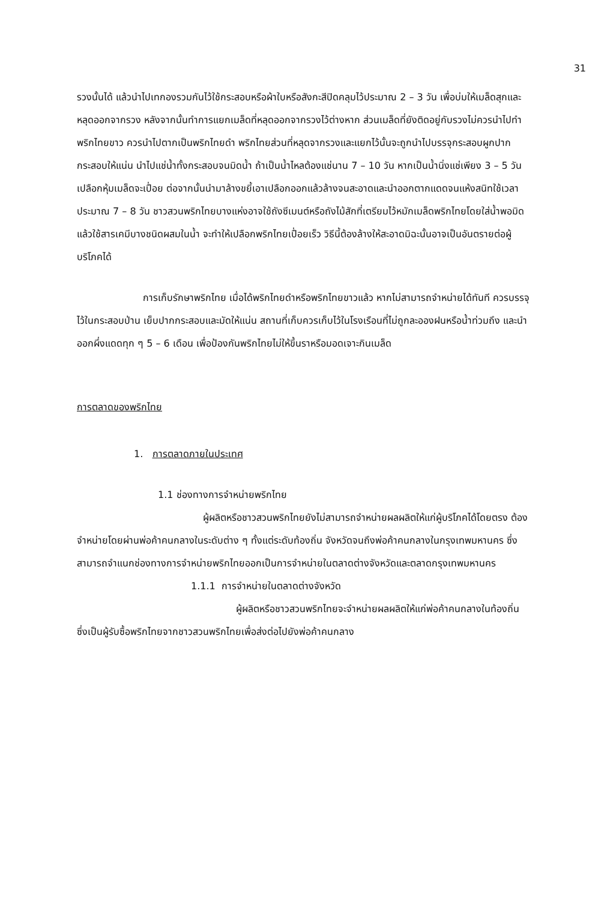31
รวงนั้นได้ แล้วนำไปเทกองรวมกันไว้ใช้กระสอบหรือผ้าใบหรือสังกะสีปิดคลุมไว้ประมาณ 2 – 3 วัน เพื่อบ่มให้เมล็ดสุกและหลุดออกจากรวง หลังจากนั้นทำการแยกเมล็ดที่หลุดออกจากรวงไว้ต่างหาก ส่วนเมล็ดที่ยังติดอยู่กับรวงไม่ควรนำไปทำพริกไทยขาว ควรนำไปตากเป็นพริกไทยดำ พริกไทยส่วนที่หลุดจากรวงและแยกไว้นั้นจะถูกนำไปบรรจุกระสอบผูกปากกระสอบให้แน่น นำไปแช่น้ำทั้งกระสอบจนมิดน้ำ ถ้าเป็นน้ำไหลต้องแช่นาน 7 – 10 วัน หากเป็นน้ำนิ่งแช่เพียง 3 – 5 วัน เปลือกหุ้มเมล็ดจะเปื่อย ต่อจากนั้นนำมาล้างขยี้เอาเปลือกออกแล้วล้างจนสะอาดและนำออกตากแดดจนแห้งสนิทใช้เวลาประมาณ 7 – 8 วัน ชาวสวนพริกไทยบางแห่งอาจใช้ถังซีเมนต์หรือถังไม้สักที่เตรียมไว้หมักเมล็ดพริกไทยโดยใส่น้ำพอมิดแล้วใช้สารเคมีบางชนิดผสมในน้ำ จะทำให้เปลือกพริกไทยเปื่อยเร็ว วิธีนี้ต้องล้างให้สะอาดมิฉะนั้นอาจเป็นอันตรายต่อผู้บริโภคได้
การเก็บรักษาพริกไทย เมื่อได้พริกไทยดำหรือพริกไทยขาวแล้ว หากไม่สามารถจำหน่ายได้ทันที ควรบรรจุไว้ในกระสอบป่าน เย็บปากกระสอบและมัดให้แน่น สถานที่เก็บควรเก็บไว้ในโรงเรือนที่ไม่ถูกละอองฝนหรือน้ำท่วมถึง และนำออกผึ่งแดดทุก ๆ 5 – 6 เดือน เพื่อป้องกันพริกไทยไม่ให้ขึ้นราหรือมอดเจาะกินเมล็ด
การตลาดของพริกไทย
1. การตลาดภายในประเทศ
1.1 ช่องทางการจำหน่ายพริกไทย
ผู้ผลิตหรือชาวสวนพริกไทยยังไม่สามารถจำหน่ายผลผลิตให้แก่ผู้บริโภคได้โดยตรง ต้องจำหน่ายโดยผ่านพ่อค้าคนกลางในระดับต่าง ๆ ทั้งแต่ระดับท้องถิ่น จังหวัดจนถึงพ่อค้าคนกลางในกรุงเทพมหานคร ซึ่งสามารถจำแนกช่องทางการจำหน่ายพริกไทยออกเป็นการจำหน่ายในตลาดต่างจังหวัดและตลาดกรุงเทพมหานคร
1.1.1 การจำหน่ายในตลาดต่างจังหวัด
ผู้ผลิตหรือชาวสวนพริกไทยจะจำหน่ายผลผลิตให้แก่พ่อค้าคนกลางในท้องถิ่น ซึ่งเป็นผู้รับซื้อพริกไทยจากชาวสวนพริกไทยเพื่อส่งต่อไปยังพ่อค้าคนกลาง